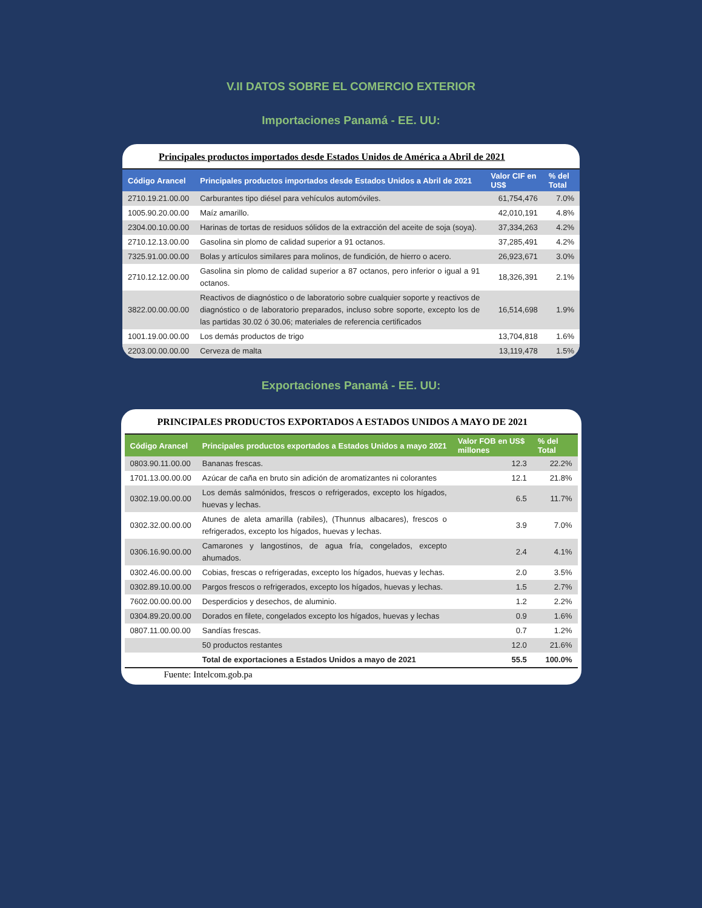V.II DATOS SOBRE EL COMERCIO EXTERIOR
Importaciones Panamá - EE. UU:
Principales productos importados desde Estados Unidos de América a Abril de 2021
| Código Arancel | Principales productos importados desde Estados Unidos a Abril de 2021 | Valor CIF en US$ | % del Total |
| --- | --- | --- | --- |
| 2710.19.21.00.00 | Carburantes tipo diésel para vehículos automóviles. | 61,754,476 | 7.0% |
| 1005.90.20.00.00 | Maíz amarillo. | 42,010,191 | 4.8% |
| 2304.00.10.00.00 | Harinas de tortas de residuos sólidos de la extracción del aceite de soja (soya). | 37,334,263 | 4.2% |
| 2710.12.13.00.00 | Gasolina sin plomo de calidad superior a 91 octanos. | 37,285,491 | 4.2% |
| 7325.91.00.00.00 | Bolas y artículos similares para molinos, de fundición, de hierro o acero. | 26,923,671 | 3.0% |
| 2710.12.12.00.00 | Gasolina sin plomo de calidad superior a 87 octanos, pero inferior o igual a 91 octanos. | 18,326,391 | 2.1% |
| 3822.00.00.00.00 | Reactivos de diagnóstico o de laboratorio sobre cualquier soporte y reactivos de diagnóstico o de laboratorio preparados, incluso sobre soporte, excepto los de las partidas 30.02 ó 30.06; materiales de referencia certificados | 16,514,698 | 1.9% |
| 1001.19.00.00.00 | Los demás productos de trigo | 13,704,818 | 1.6% |
| 2203.00.00.00.00 | Cerveza de malta | 13,119,478 | 1.5% |
Exportaciones Panamá - EE. UU:
PRINCIPALES PRODUCTOS EXPORTADOS A ESTADOS UNIDOS A MAYO DE 2021
| Código Arancel | Principales productos exportados a Estados Unidos a mayo 2021 | Valor FOB en US$ millones | % del Total |
| --- | --- | --- | --- |
| 0803.90.11.00.00 | Bananas frescas. | 12.3 | 22.2% |
| 1701.13.00.00.00 | Azúcar de caña en bruto sin adición de aromatizantes ni colorantes | 12.1 | 21.8% |
| 0302.19.00.00.00 | Los demás salmónidos, frescos o refrigerados, excepto los hígados, huevas y lechas. | 6.5 | 11.7% |
| 0302.32.00.00.00 | Atunes de aleta amarilla (rabiles), (Thunnus albacares), frescos o refrigerados, excepto los hígados, huevas y lechas. | 3.9 | 7.0% |
| 0306.16.90.00.00 | Camarones y langostinos, de agua fría, congelados, excepto ahumados. | 2.4 | 4.1% |
| 0302.46.00.00.00 | Cobias, frescas o refrigeradas, excepto los hígados, huevas y lechas. | 2.0 | 3.5% |
| 0302.89.10.00.00 | Pargos frescos o refrigerados, excepto los hígados, huevas y lechas. | 1.5 | 2.7% |
| 7602.00.00.00.00 | Desperdicios y desechos, de aluminio. | 1.2 | 2.2% |
| 0304.89.20.00.00 | Dorados en filete, congelados excepto los hígados, huevas y lechas | 0.9 | 1.6% |
| 0807.11.00.00.00 | Sandías frescas. | 0.7 | 1.2% |
| | 50 productos restantes | 12.0 | 21.6% |
| | Total de exportaciones a Estados Unidos a mayo de 2021 | 55.5 | 100.0% |
Fuente: Intelcom.gob.pa